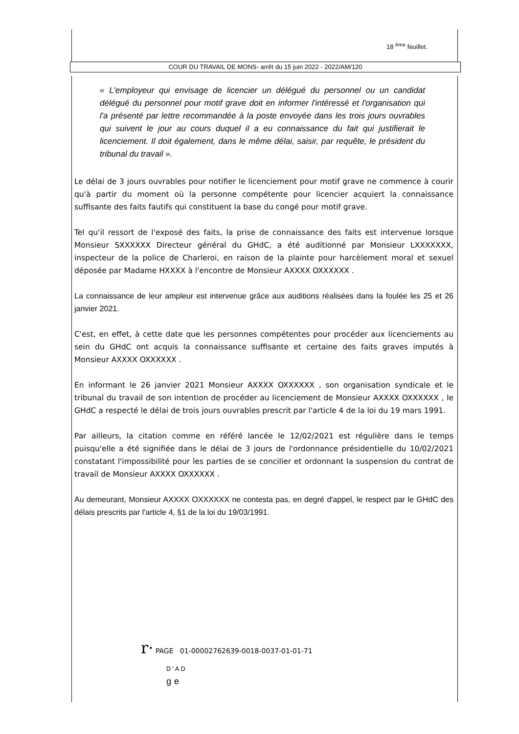18 <sup>ème</sup> feuillet.
COUR DU TRAVAIL DE MONS- arrêt du 15 juin 2022 - 2022/AM/120
« L'employeur qui envisage de licencier un délégué du personnel ou un candidat délégué du personnel pour motif grave doit en informer l'intéressé et l'organisation qui l'a présenté par lettre recommandée à la poste envoyée dans les trois jours ouvrables qui suivent le jour au cours duquel il a eu connaissance du fait qui justifierait le licenciement. Il doit également, dans le même délai, saisir, par requête, le président du tribunal du travail ».
Le délai de 3 jours ouvrables pour notifier le licenciement pour motif grave ne commence à courir qu'à partir du moment où la personne compétente pour licencier acquiert la connaissance suffisante des faits fautifs qui constituent la base du congé pour motif grave.
Tel qu'il ressort de l'exposé des faits, la prise de connaissance des faits est intervenue lorsque Monsieur SXXXXXX Directeur général du GHdC, a été auditionné par Monsieur LXXXXXXX, inspecteur de la police de Charleroi, en raison de la plainte pour harcèlement moral et sexuel déposée par Madame HXXXX à l'encontre de Monsieur AXXXX OXXXXXX .
La connaissance de leur ampleur est intervenue grâce aux auditions réalisées dans la foulée les 25 et 26 janvier 2021.
C'est, en effet, à cette date que les personnes compétentes pour procéder aux licenciements au sein du GHdC ont acquis la connaissance suffisante et certaine des faits graves imputés à Monsieur AXXXX OXXXXXX .
En informant le 26 janvier 2021 Monsieur AXXXX OXXXXXX , son organisation syndicale et le tribunal du travail de son intention de procéder au licenciement de Monsieur AXXXX OXXXXXX , le GHdC a respecté le délai de trois jours ouvrables prescrit par l'article 4 de la loi du 19 mars 1991.
Par ailleurs, la citation comme en référé lancée le 12/02/2021 est régulière dans le temps puisqu'elle a été signifiée dans le délai de 3 jours de l'ordonnance présidentielle du 10/02/2021 constatant l'impossibilité pour les parties de se concilier et ordonnant la suspension du contrat de travail de Monsieur AXXXX OXXXXXX .
Au demeurant, Monsieur AXXXX OXXXXXX ne contesta pas, en degré d'appel, le respect par le GHdC des délais prescrits par l'article 4, §1 de la loi du 19/03/1991.
r· PAGE 01-00002762639-0018-0037-01-01-71
D'AD
ge